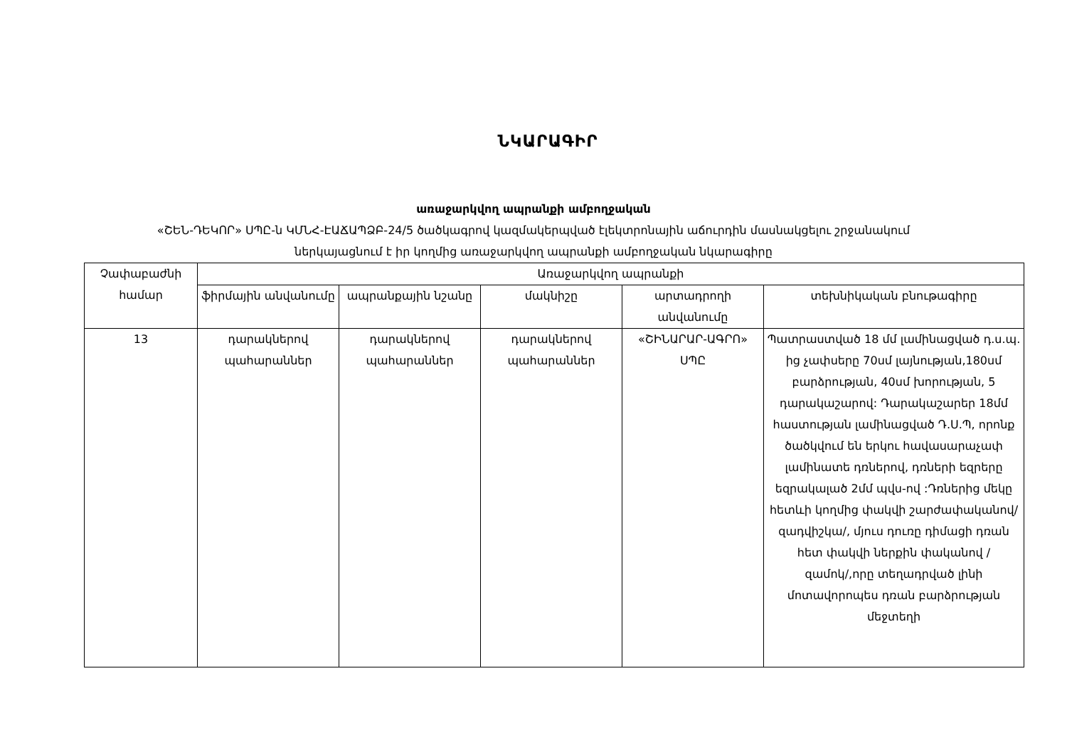ՆԿԱՐԱԳԻՐ
առաջարկվող ապրանքի ամբողջական
«ՇԵՆ-ԴԵԿՈՐ» ՍՊԸ-ն ԿՄՆՀ-ԷԱՃԱՊՁԲ-24/5 ծածկագրով կազմակերպված էլեկտրոնային աճուրդին մասնակցելու շրջանակում
ներկայացնում է իր կողմից առաջարկվող ապրանքի ամբողջական նկարագիրը
| Չափաբաժնի համար | Առաջարկվող ապրանքի | | | | |
| --- | --- | --- | --- | --- | --- |
| | ֆիրմային անվանումը | ապրանքային նշանը | մակնիշը | արտադրողի անվանումը | տեխնիկական բնութագիրը |
| 13 | դարակներով պահարաններ | դարակներով պահարաններ | դարակներով պահարաններ | «ՇԻՆԱՐԱՐ-ԱԳՐՈ» ՍՊԸ | Պատրաստված 18 մմ լամինացված դ.ս.պ. ից չափսերը 70սմ լայնության,180սմ բարձրության, 40սմ խորության, 5 դարակաշարով: Դարակաշարեր 18մմ հաստության լամինացված Դ.Ս.Պ, որոնք ծածկվում են երկու հավասարաչափ լամինատե դռներով, դռների եզրերը եզրակալած 2մմ պվս-ով :Դռներից մեկը հետևի կողմից փակվի շարժափականով/զադվիշկա/, մյուս դուռը դիմացի դռան հետ փակվի ներքին փականով /զամոկ/,որը տեղադրված լինի մոտավորոպես դռան բարձրության մեջտեղի |